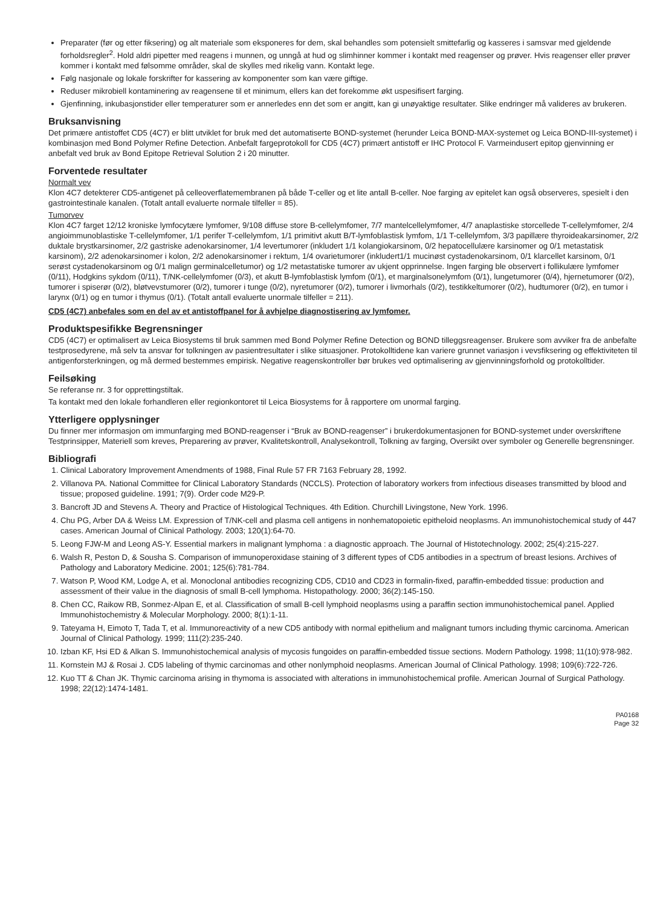Preparater (før og etter fiksering) og alt materiale som eksponeres for dem, skal behandles som potensielt smittefarlig og kasseres i samsvar med gjeldende forholdsregler<sup>2</sup>. Hold aldri pipetter med reagens i munnen, og unngå at hud og slimhinner kommer i kontakt med reagenser og prøver. Hvis reagenser eller prøver kommer i kontakt med følsomme områder, skal de skylles med rikelig vann. Kontakt lege.
Følg nasjonale og lokale forskrifter for kassering av komponenter som kan være giftige.
Reduser mikrobiell kontaminering av reagensene til et minimum, ellers kan det forekomme økt uspesifisert farging.
Gjenfinning, inkubasjonstider eller temperaturer som er annerledes enn det som er angitt, kan gi unøyaktige resultater. Slike endringer må valideres av brukeren.
Bruksanvisning
Det primære antistoffet CD5 (4C7) er blitt utviklet for bruk med det automatiserte BOND-systemet (herunder Leica BOND-MAX-systemet og Leica BOND-III-systemet) i kombinasjon med Bond Polymer Refine Detection. Anbefalt fargeprotokoll for CD5 (4C7) primært antistoff er IHC Protocol F. Varmeindusert epitop gjenvinning er anbefalt ved bruk av Bond Epitope Retrieval Solution 2 i 20 minutter.
Forventede resultater
Normalt vev
Klon 4C7 detekterer CD5-antigenet på celleoverflatemembranen på både T-celler og et lite antall B-celler. Noe farging av epitelet kan også observeres, spesielt i den gastrointestinale kanalen. (Totalt antall evaluerte normale tilfeller = 85).
Tumorvev
Klon 4C7 farget 12/12 kroniske lymfocytære lymfomer, 9/108 diffuse store B-cellelymfomer, 7/7 mantelcellelymfomer, 4/7 anaplastiske storcellede T-cellelymfomer, 2/4 angioimmunoblastiske T-cellelymfomer, 1/1 perifer T-cellelymfom, 1/1 primitivt akutt B/T-lymfoblastisk lymfom, 1/1 T-cellelymfom, 3/3 papillære thyroideakarsinomer, 2/2 duktale brystkarsinomer, 2/2 gastriske adenokarsinomer, 1/4 levertumorer (inkludert 1/1 kolangiokarsinom, 0/2 hepatocellulære karsinomer og 0/1 metastatisk karsinom), 2/2 adenokarsinomer i kolon, 2/2 adenokarsinomer i rektum, 1/4 ovarietumorer (inkludert1/1 mucinøst cystadenokarsinom, 0/1 klarcellet karsinom, 0/1 serøst cystadenokarsinom og 0/1 malign germinalcelletumor) og 1/2 metastatiske tumorer av ukjent opprinnelse. Ingen farging ble observert i follikulære lymfomer (0/11), Hodgkins sykdom (0/11), T/NK-cellelymfomer (0/3), et akutt B-lymfoblastisk lymfom (0/1), et marginalsonelymfom (0/1), lungetumorer (0/4), hjernetumorer (0/2), tumorer i spiserør (0/2), bløtvevstumorer (0/2), tumorer i tunge (0/2), nyretumorer (0/2), tumorer i livmorhals (0/2), testikkeltumorer (0/2), hudtumorer (0/2), en tumor i larynx (0/1) og en tumor i thymus (0/1). (Totalt antall evaluerte unormale tilfeller = 211).
CD5 (4C7) anbefales som en del av et antistoffpanel for å avhjelpe diagnostisering av lymfomer.
Produktspesifikke Begrensninger
CD5 (4C7) er optimalisert av Leica Biosystems til bruk sammen med Bond Polymer Refine Detection og BOND tilleggsreagenser. Brukere som avviker fra de anbefalte testprosedyrene, må selv ta ansvar for tolkningen av pasientresultater i slike situasjoner. Protokolltidene kan variere grunnet variasjon i vevsfiksering og effektiviteten til antigenforsterkningen, og må dermed bestemmes empirisk. Negative reagenskontroller bør brukes ved optimalisering av gjenvinningsforhold og protokolltider.
Feilsøking
Se referanse nr. 3 for opprettingstiltak.
Ta kontakt med den lokale forhandleren eller regionkontoret til Leica Biosystems for å rapportere om unormal farging.
Ytterligere opplysninger
Du finner mer informasjon om immunfarging med BOND-reagenser i “Bruk av BOND-reagenser” i brukerdokumentasjonen for BOND-systemet under overskriftene Testprinsipper, Materiell som kreves, Preparering av prøver, Kvalitetskontroll, Analysekontroll, Tolkning av farging, Oversikt over symboler og Generelle begrensninger.
Bibliografi
1. Clinical Laboratory Improvement Amendments of 1988, Final Rule 57 FR 7163 February 28, 1992.
2. Villanova PA. National Committee for Clinical Laboratory Standards (NCCLS). Protection of laboratory workers from infectious diseases transmitted by blood and tissue; proposed guideline. 1991; 7(9). Order code M29-P.
3. Bancroft JD and Stevens A. Theory and Practice of Histological Techniques. 4th Edition. Churchill Livingstone, New York. 1996.
4. Chu PG, Arber DA & Weiss LM. Expression of T/NK-cell and plasma cell antigens in nonhematopoietic epitheloid neoplasms. An immunohistochemical study of 447 cases. American Journal of Clinical Pathology. 2003; 120(1):64-70.
5. Leong FJW-M and Leong AS-Y. Essential markers in malignant lymphoma : a diagnostic approach. The Journal of Histotechnology. 2002; 25(4):215-227.
6. Walsh R, Peston D, & Sousha S. Comparison of immunoperoxidase staining of 3 different types of CD5 antibodies in a spectrum of breast lesions. Archives of Pathology and Laboratory Medicine. 2001; 125(6):781-784.
7. Watson P, Wood KM, Lodge A, et al. Monoclonal antibodies recognizing CD5, CD10 and CD23 in formalin-fixed, paraffin-embedded tissue: production and assessment of their value in the diagnosis of small B-cell lymphoma. Histopathology. 2000; 36(2):145-150.
8. Chen CC, Raikow RB, Sonmez-Alpan E, et al. Classification of small B-cell lymphoid neoplasms using a paraffin section immunohistochemical panel. Applied Immunohistochemistry & Molecular Morphology. 2000; 8(1):1-11.
9. Tateyama H, Eimoto T, Tada T, et al. Immunoreactivity of a new CD5 antibody with normal epithelium and malignant tumors including thymic carcinoma. American Journal of Clinical Pathology. 1999; 111(2):235-240.
10. Izban KF, Hsi ED & Alkan S. Immunohistochemical analysis of mycosis fungoides on paraffin-embedded tissue sections. Modern Pathology. 1998; 11(10):978-982.
11. Kornstein MJ & Rosai J. CD5 labeling of thymic carcinomas and other nonlymphoid neoplasms. American Journal of Clinical Pathology. 1998; 109(6):722-726.
12. Kuo TT & Chan JK. Thymic carcinoma arising in thymoma is associated with alterations in immunohistochemical profile. American Journal of Surgical Pathology. 1998; 22(12):1474-1481.
PA0168
Page 32